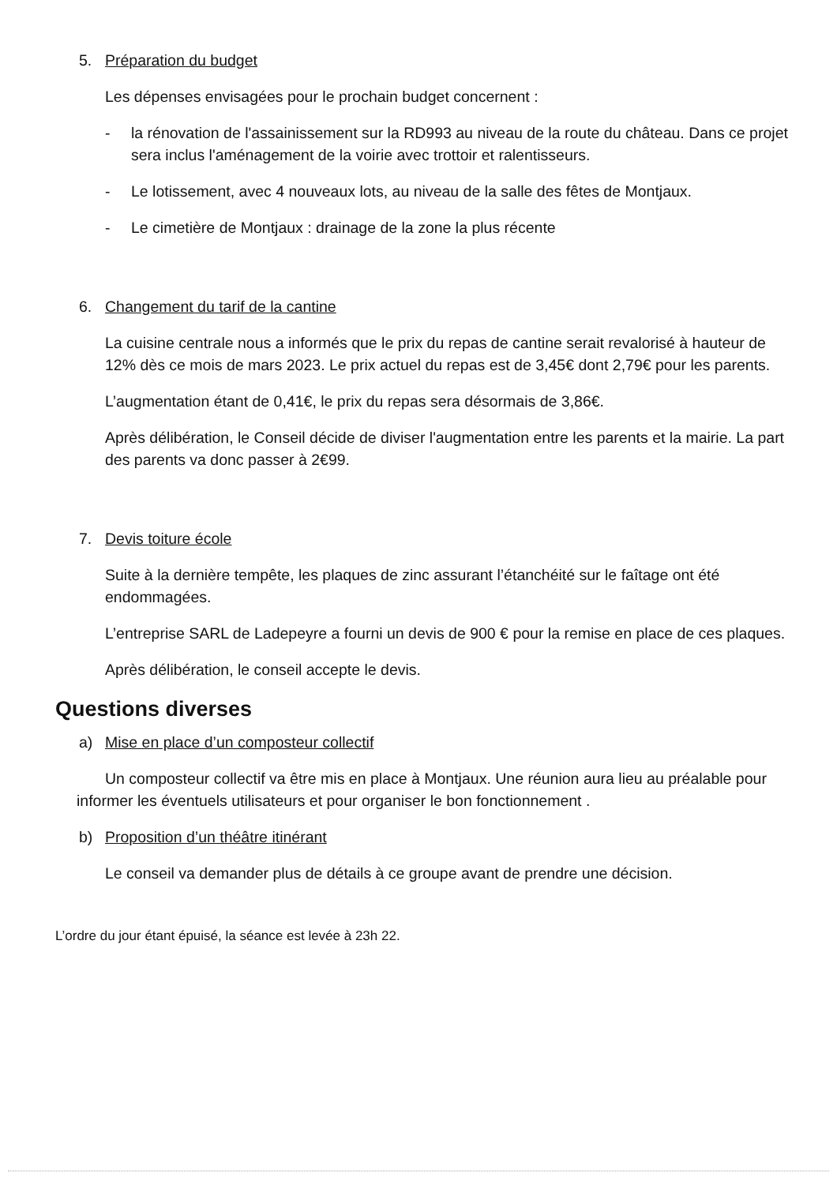5. Préparation du budget
Les dépenses envisagées pour le prochain budget concernent :
- la rénovation de l'assainissement sur la RD993 au niveau de la route du château. Dans ce projet sera inclus l'aménagement de la voirie avec trottoir et ralentisseurs.
- Le lotissement, avec 4 nouveaux lots, au niveau de la salle des fêtes de Montjaux.
- Le cimetière de Montjaux : drainage de la zone la plus récente
6. Changement du tarif de la cantine
La cuisine centrale nous a informés que le prix du repas de cantine serait revalorisé à hauteur de 12% dès ce mois de mars 2023. Le prix actuel du repas est de 3,45€ dont 2,79€ pour les parents.
L’augmentation étant de 0,41€, le prix du repas sera désormais de 3,86€.
Après délibération, le Conseil décide de diviser l'augmentation entre les parents et la mairie. La part des parents va donc passer à 2€99.
7. Devis toiture école
Suite à la dernière tempête, les plaques de zinc assurant l’étanchéité sur le faîtage ont été endommagées.
L’entreprise SARL de Ladepeyre a fourni un devis de 900 € pour la remise en place de ces plaques.
Après délibération, le conseil accepte le devis.
Questions diverses
a) Mise en place d’un composteur collectif
Un composteur collectif va être mis en place à Montjaux. Une réunion aura lieu au préalable pour informer les éventuels utilisateurs et pour organiser le bon fonctionnement .
b) Proposition d’un théâtre itinérant
Le conseil va demander plus de détails à ce groupe avant de prendre une décision.
L’ordre du jour étant épuisé, la séance est levée à 23h 22.